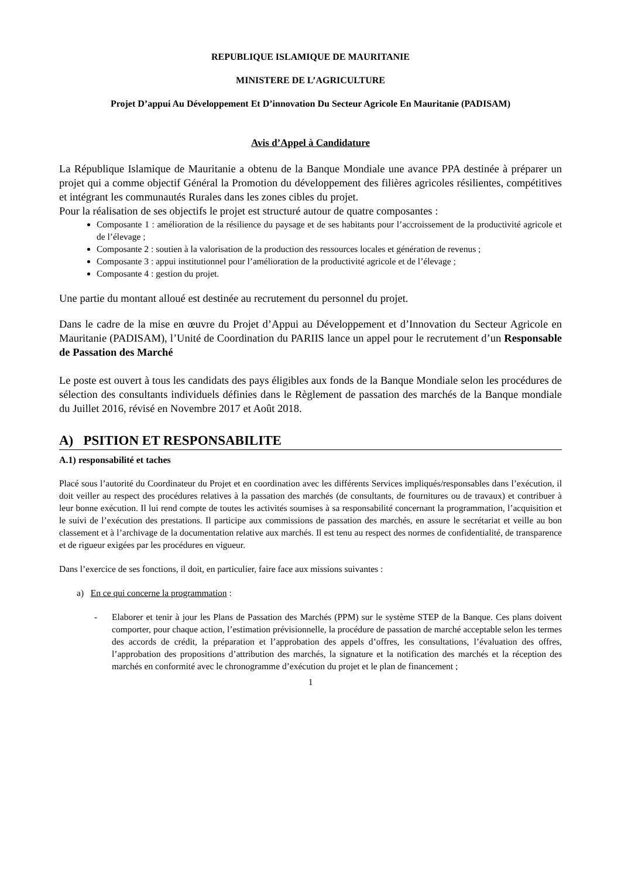REPUBLIQUE ISLAMIQUE DE MAURITANIE
MINISTERE DE L’AGRICULTURE
Projet D’appui Au Développement Et D’innovation Du Secteur Agricole En Mauritanie (PADISAM)
Avis d’Appel à Candidature
La République Islamique de Mauritanie a obtenu de la Banque Mondiale une avance PPA destinée à préparer un projet qui a comme objectif Général la Promotion du développement des filières agricoles résilientes, compétitives et intégrant les communautés Rurales dans les zones cibles du projet.
Pour la réalisation de ses objectifs le projet est structuré autour de quatre composantes :
Composante 1 : amélioration de la résilience du paysage et de ses habitants pour l’accroissement de la productivité agricole et de l’élevage ;
Composante 2 : soutien à la valorisation de la production des ressources locales et génération de revenus ;
Composante 3 : appui institutionnel pour l’amélioration de la productivité agricole et de l’élevage ;
Composante 4 : gestion du projet.
Une partie du montant alloué est destinée au recrutement du personnel du projet.
Dans le cadre de la mise en œuvre du Projet d’Appui au Développement et d’Innovation du Secteur Agricole en Mauritanie (PADISAM), l’Unité de Coordination du PARIIS lance un appel pour le recrutement d’un Responsable de Passation des Marché
Le poste est ouvert à tous les candidats des pays éligibles aux fonds de la Banque Mondiale selon les procédures de sélection des consultants individuels définies dans le Règlement de passation des marchés de la Banque mondiale du Juillet 2016, révisé en Novembre 2017 et Août 2018.
A) PSITION ET RESPONSABILITE
A.1) responsabilité et taches
Placé sous l’autorité du Coordinateur du Projet et en coordination avec les différents Services impliqués/responsables dans l’exécution, il doit veiller au respect des procédures relatives à la passation des marchés (de consultants, de fournitures ou de travaux) et contribuer à leur bonne exécution. Il lui rend compte de toutes les activités soumises à sa responsabilité concernant la programmation, l’acquisition et le suivi de l’exécution des prestations. Il participe aux commissions de passation des marchés, en assure le secrétariat et veille au bon classement et à l’archivage de la documentation relative aux marchés. Il est tenu au respect des normes de confidentialité, de transparence et de rigueur exigées par les procédures en vigueur.
Dans l’exercice de ses fonctions, il doit, en particulier, faire face aux missions suivantes :
a) En ce qui concerne la programmation :
- Elaborer et tenir à jour les Plans de Passation des Marchés (PPM) sur le système STEP de la Banque. Ces plans doivent comporter, pour chaque action, l’estimation prévisionnelle, la procédure de passation de marché acceptable selon les termes des accords de crédit, la préparation et l’approbation des appels d’offres, les consultations, l’évaluation des offres, l’approbation des propositions d’attribution des marchés, la signature et la notification des marchés et la réception des marchés en conformité avec le chronogramme d’exécution du projet et le plan de financement ;
1